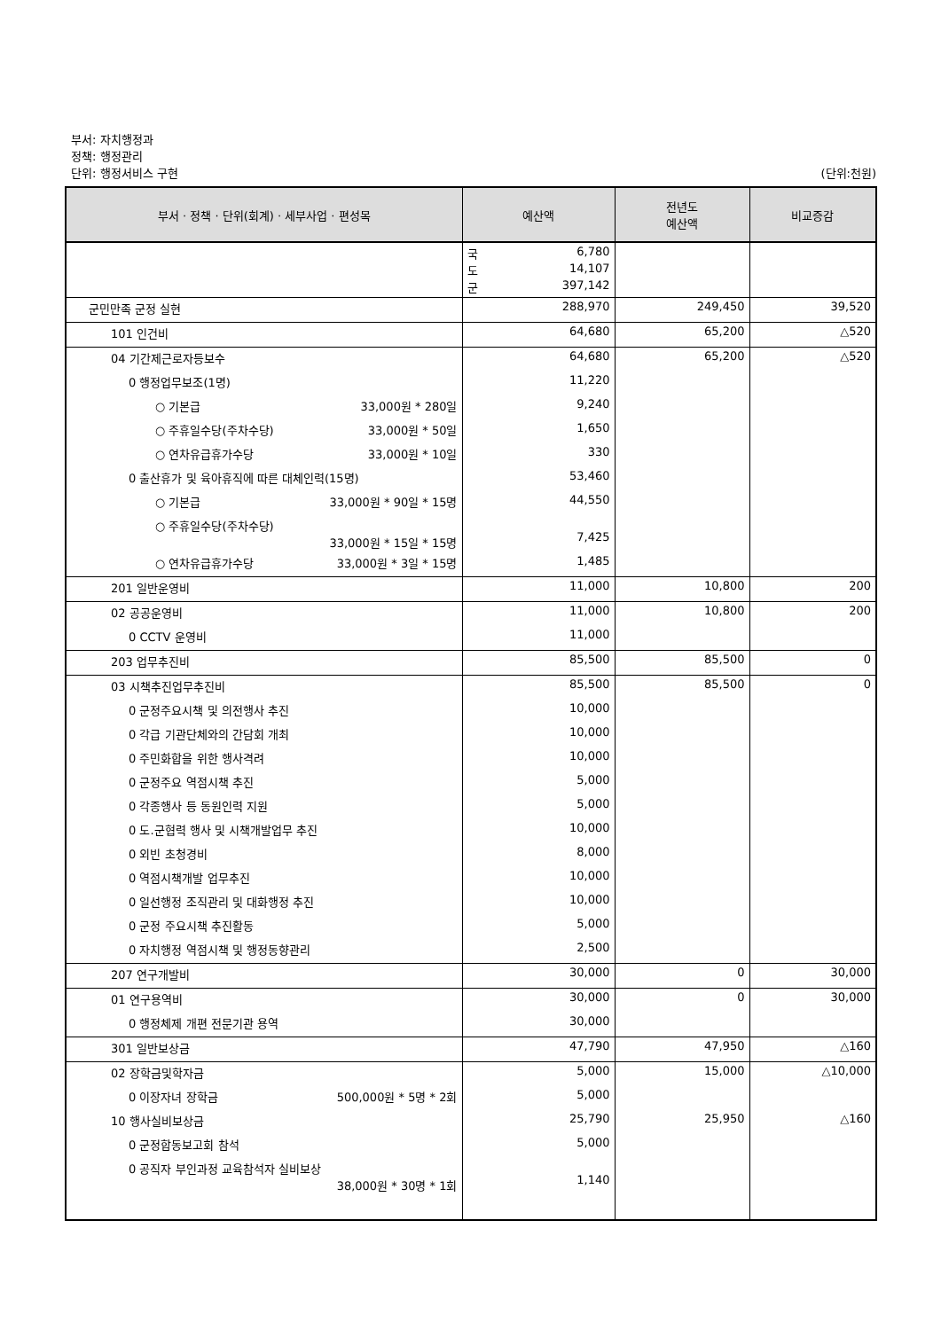부서: 자치행정과
정책: 행정관리
단위: 행정서비스 구현 (단위:천원)
| 부서 · 정책 · 단위(회계) · 세부사업 · 편성목 | 예산액 | 전년도 예산액 | 비교증감 |
| --- | --- | --- | --- |
| | 국 6,780 도 14,107 군 397,142 | | |
| 군민만족 군정 실현 | 288,970 | 249,450 | 39,520 |
| 101 인건비 | 64,680 | 65,200 | △520 |
| 04 기간제근로자등보수 | 64,680 | 65,200 | △520 |
| 0 행정업무보조(1명) | 11,220 | | |
| ○ 기본급 33,000원 * 280일 | 9,240 | | |
| ○ 주휴일수당(주차수당) 33,000원 * 50일 | 1,650 | | |
| ○ 연차유급휴가수당 33,000원 * 10일 | 330 | | |
| 0 출산휴가 및 육아휴직에 따른 대체인력(15명) | 53,460 | | |
| ○ 기본급 33,000원 * 90일 * 15명 | 44,550 | | |
| ○ 주휴일수당(주차수당) 33,000원 * 15일 * 15명 | 7,425 | | |
| ○ 연차유급휴가수당 33,000원 * 3일 * 15명 | 1,485 | | |
| 201 일반운영비 | 11,000 | 10,800 | 200 |
| 02 공공운영비 | 11,000 | 10,800 | 200 |
| 0 CCTV 운영비 | 11,000 | | |
| 203 업무추진비 | 85,500 | 85,500 | 0 |
| 03 시책추진업무추진비 | 85,500 | 85,500 | 0 |
| 0 군정주요시책 및 의전행사 추진 | 10,000 | | |
| 0 각급 기관단체와의 간담회 개최 | 10,000 | | |
| 0 주민화합을 위한 행사격려 | 10,000 | | |
| 0 군정주요 역점시책 추진 | 5,000 | | |
| 0 각종행사 등 동원인력 지원 | 5,000 | | |
| 0 도.군협력 행사 및 시책개발업무 추진 | 10,000 | | |
| 0 외빈 초청경비 | 8,000 | | |
| 0 역점시책개발 업무추진 | 10,000 | | |
| 0 일선행정 조직관리 및 대화행정 추진 | 10,000 | | |
| 0 군정 주요시책 추진활동 | 5,000 | | |
| 0 자치행정 역점시책 및 행정동향관리 | 2,500 | | |
| 207 연구개발비 | 30,000 | 0 | 30,000 |
| 01 연구용역비 | 30,000 | 0 | 30,000 |
| 0 행정체제 개편 전문기관 용역 | 30,000 | | |
| 301 일반보상금 | 47,790 | 47,950 | △160 |
| 02 장학금및학자금 | 5,000 | 15,000 | △10,000 |
| 0 이장자녀 장학금 500,000원 * 5명 * 2회 | 5,000 | | |
| 10 행사실비보상금 | 25,790 | 25,950 | △160 |
| 0 군정합동보고회 참석 | 5,000 | | |
| 0 공직자 부인과정 교육참석자 실비보상 38,000원 * 30명 * 1회 | 1,140 | | |